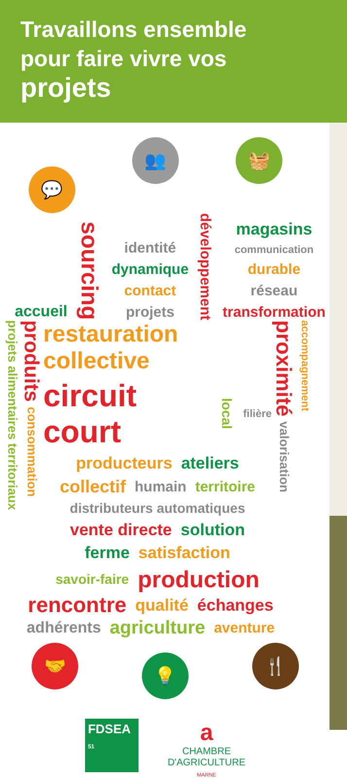Travaillons ensemble
pour faire vivre vos
projets
💬
👥 🧺
accueil sourcing
identité
dynamique
contact
projets
développement
magasins
communication
durable
réseau
transformation
projets alimentaires territoriaux
produits
consommation
restauration collective
circuit court local filière
producteurs ateliers
collectif humain territoire
distributeurs automatiques
vente directe solution
ferme satisfaction
savoir-faire production
proximité
valorisation
accompagnement
rencontre qualité échanges
adhérents agriculture aventure
🤝
💡
🍴
FDSEA
51
a
CHAMBRE
D'AGRICULTURE
MARNE